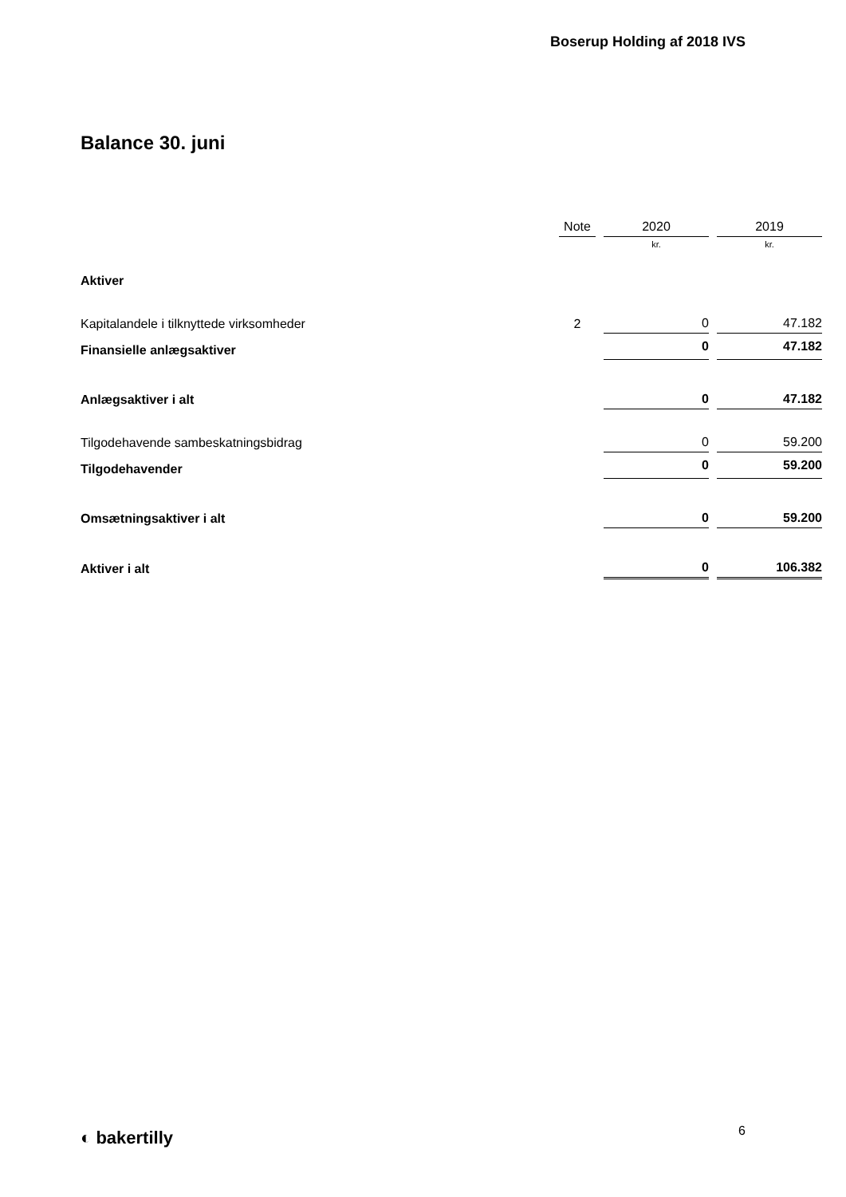Boserup Holding af 2018 IVS
Balance 30. juni
| | Note | 2020 | 2019 |
| --- | --- | --- | --- |
| | | kr. | kr. |
| Aktiver | | | |
| Kapitalandele i tilknyttede virksomheder | 2 | 0 | 47.182 |
| Finansielle anlægsaktiver | | 0 | 47.182 |
| Anlægsaktiver i alt | | 0 | 47.182 |
| Tilgodehavende sambeskatningsbidrag | | 0 | 59.200 |
| Tilgodehavender | | 0 | 59.200 |
| Omsætningsaktiver i alt | | 0 | 59.200 |
| Aktiver i alt | | 0 | 106.382 |
◐ bakertilly 6